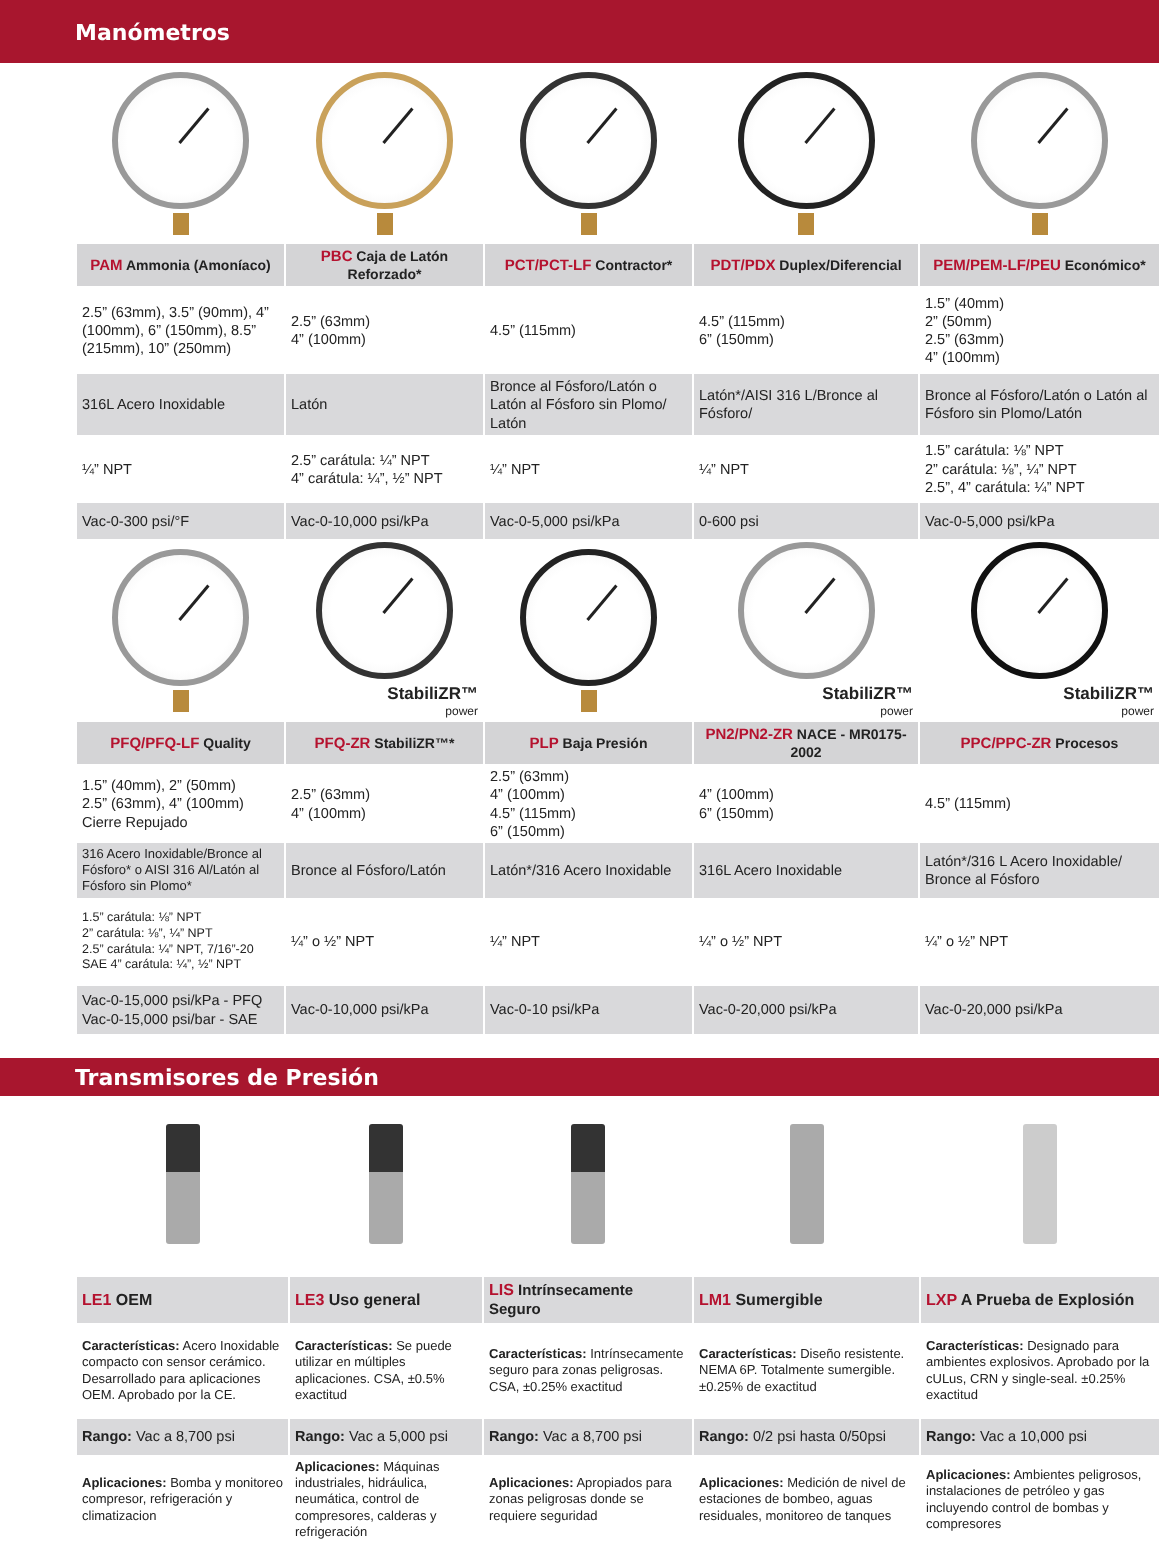Manómetros
| PAM Ammonia (Amoníaco) | PBC Caja de Latón Reforzado* | PCT/PCT-LF Contractor* | PDT/PDX Duplex/Diferencial | PEM/PEM-LF/PEU Económico* |
| 2.5” (63mm), 3.5” (90mm), 4” (100mm), 6” (150mm), 8.5” (215mm), 10” (250mm) | 2.5” (63mm) 4” (100mm) | 4.5” (115mm) | 4.5” (115mm) 6” (150mm) | 1.5” (40mm) 2” (50mm) 2.5” (63mm) 4” (100mm) |
| 316L Acero Inoxidable | Latón | Bronce al Fósforo/Latón o Latón al Fósforo sin Plomo/ Latón | Latón*/AISI 316 L/Bronce al Fósforo/ | Bronce al Fósforo/Latón o Latón al Fósforo sin Plomo/Latón |
| ¼” NPT | 2.5” carátula: ¼” NPT 4” carátula: ¼”, ½” NPT | ¼” NPT | ¼” NPT | 1.5” carátula: ⅛” NPT 2” carátula: ⅛”, ¼” NPT 2.5”, 4” carátula: ¼” NPT |
| Vac-0-300 psi/°F | Vac-0-10,000 psi/kPa | Vac-0-5,000 psi/kPa | 0-600 psi | Vac-0-5,000 psi/kPa |
| | StabiliZR™ power | | StabiliZR™ power | StabiliZR™ power |
| PFQ/PFQ-LF Quality | PFQ-ZR StabiliZR™* | PLP Baja Presión | PN2/PN2-ZR NACE - MR0175-2002 | PPC/PPC-ZR Procesos |
| 1.5” (40mm), 2” (50mm) 2.5” (63mm), 4” (100mm) Cierre Repujado | 2.5” (63mm) 4” (100mm) | 2.5” (63mm) 4” (100mm) 4.5” (115mm) 6” (150mm) | 4” (100mm) 6” (150mm) | 4.5” (115mm) |
| 316 Acero Inoxidable/Bronce al Fósforo* o AISI 316 Al/Latón al Fósforo sin Plomo* | Bronce al Fósforo/Latón | Latón*/316 Acero Inoxidable | 316L Acero Inoxidable | Latón*/316 L Acero Inoxidable/ Bronce al Fósforo |
| 1.5” carátula: ⅛” NPT 2” carátula: ⅛”, ¼” NPT 2.5” carátula: ¼” NPT, 7/16”-20 SAE 4” carátula: ¼”, ½” NPT | ¼” o ½” NPT | ¼” NPT | ¼” o ½” NPT | ¼” o ½” NPT |
| Vac-0-15,000 psi/kPa - PFQ Vac-0-15,000 psi/bar - SAE | Vac-0-10,000 psi/kPa | Vac-0-10 psi/kPa | Vac-0-20,000 psi/kPa | Vac-0-20,000 psi/kPa |
Transmisores de Presión
| LE1 OEM | LE3 Uso general | LIS Intrínsecamente Seguro | LM1 Sumergible | LXP A Prueba de Explosión |
| Características: Acero Inoxidable compacto con sensor cerámico. Desarrollado para aplicaciones OEM. Aprobado por la CE. | Características: Se puede utilizar en múltiples aplicaciones. CSA, ±0.5% exactitud | Características: Intrínsecamente seguro para zonas peligrosas. CSA, ±0.25% exactitud | Características: Diseño resistente. NEMA 6P. Totalmente sumergible. ±0.25% de exactitud | Características: Designado para ambientes explosivos. Aprobado por la cULus, CRN y single-seal. ±0.25% exactitud |
| Rango: Vac a 8,700 psi | Rango: Vac a 5,000 psi | Rango: Vac a 8,700 psi | Rango: 0/2 psi hasta 0/50psi | Rango: Vac a 10,000 psi |
| Aplicaciones: Bomba y monitoreo compresor, refrigeración y climatizacion | Aplicaciones: Máquinas industriales, hidráulica, neumática, control de compresores, calderas y refrigeración | Aplicaciones: Apropiados para zonas peligrosas donde se requiere seguridad | Aplicaciones: Medición de nivel de estaciones de bombeo, aguas residuales, monitoreo de tanques | Aplicaciones: Ambientes peligrosos, instalaciones de petróleo y gas incluyendo control de bombas y compresores |